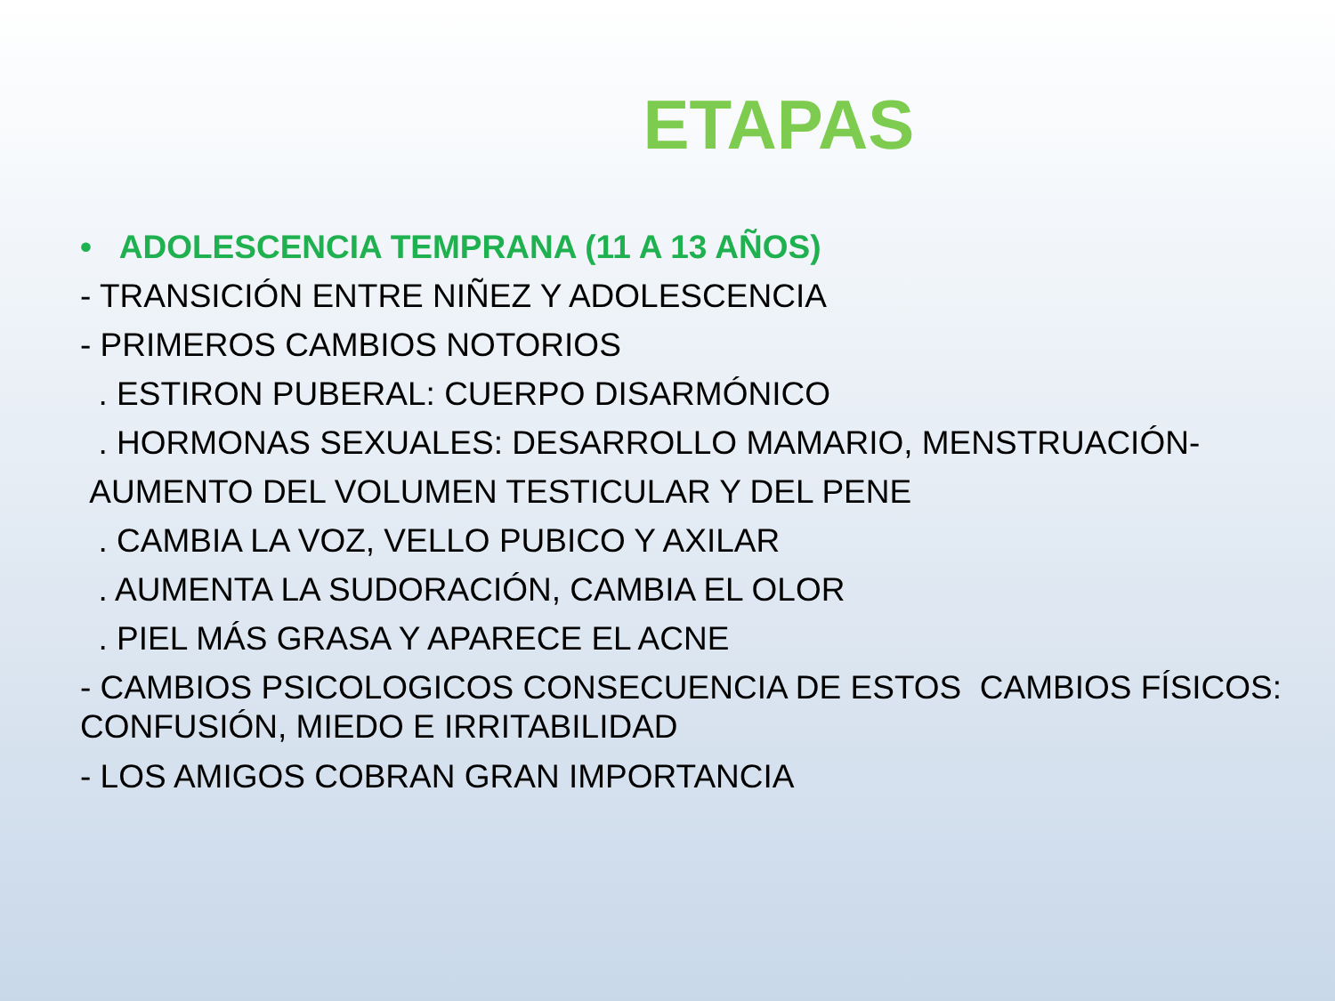ETAPAS
• ADOLESCENCIA TEMPRANA (11 A 13 AÑOS)
- TRANSICIÓN ENTRE NIÑEZ Y ADOLESCENCIA
- PRIMEROS CAMBIOS NOTORIOS
. ESTIRON PUBERAL: CUERPO DISARMÓNICO
. HORMONAS SEXUALES: DESARROLLO MAMARIO, MENSTRUACIÓN-
AUMENTO DEL VOLUMEN TESTICULAR Y DEL PENE
. CAMBIA LA VOZ, VELLO PUBICO Y AXILAR
. AUMENTA LA SUDORACIÓN, CAMBIA EL OLOR
. PIEL MÁS GRASA Y APARECE EL ACNE
- CAMBIOS PSICOLOGICOS CONSECUENCIA DE ESTOS CAMBIOS FÍSICOS: CONFUSIÓN, MIEDO E IRRITABILIDAD
- LOS AMIGOS COBRAN GRAN IMPORTANCIA